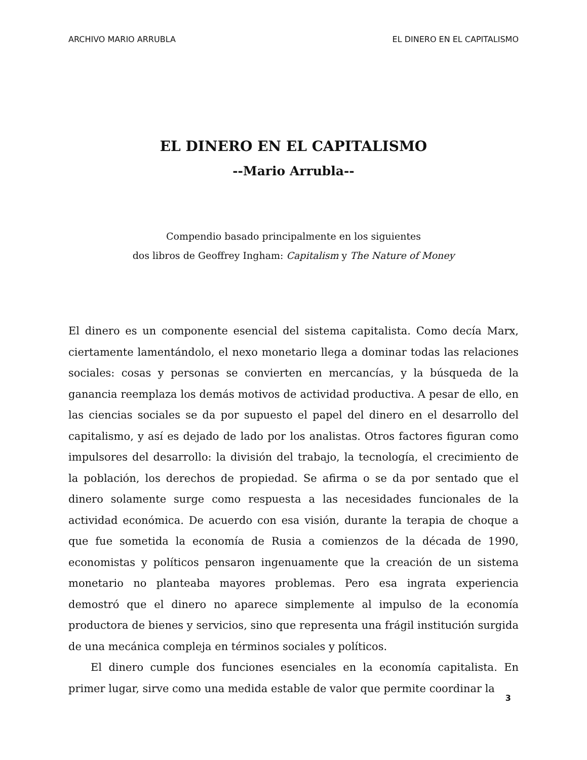ARCHIVO MARIO ARRUBLA EL DINERO EN EL CAPITALISMO
EL DINERO EN EL CAPITALISMO
--Mario Arrubla--
Compendio basado principalmente en los siguientes
dos libros de Geoffrey Ingham: Capitalism y The Nature of Money
El dinero es un componente esencial del sistema capitalista. Como decía Marx, ciertamente lamentándolo, el nexo monetario llega a dominar todas las relaciones sociales: cosas y personas se convierten en mercancías, y la búsqueda de la ganancia reemplaza los demás motivos de actividad productiva. A pesar de ello, en las ciencias sociales se da por supuesto el papel del dinero en el desarrollo del capitalismo, y así es dejado de lado por los analistas. Otros factores figuran como impulsores del desarrollo: la división del trabajo, la tecnología, el crecimiento de la población, los derechos de propiedad. Se afirma o se da por sentado que el dinero solamente surge como respuesta a las necesidades funcionales de la actividad económica. De acuerdo con esa visión, durante la terapia de choque a que fue sometida la economía de Rusia a comienzos de la década de 1990, economistas y políticos pensaron ingenuamente que la creación de un sistema monetario no planteaba mayores problemas. Pero esa ingrata experiencia demostró que el dinero no aparece simplemente al impulso de la economía productora de bienes y servicios, sino que representa una frágil institución surgida de una mecánica compleja en términos sociales y políticos.
El dinero cumple dos funciones esenciales en la economía capitalista. En primer lugar, sirve como una medida estable de valor que permite coordinar la
3